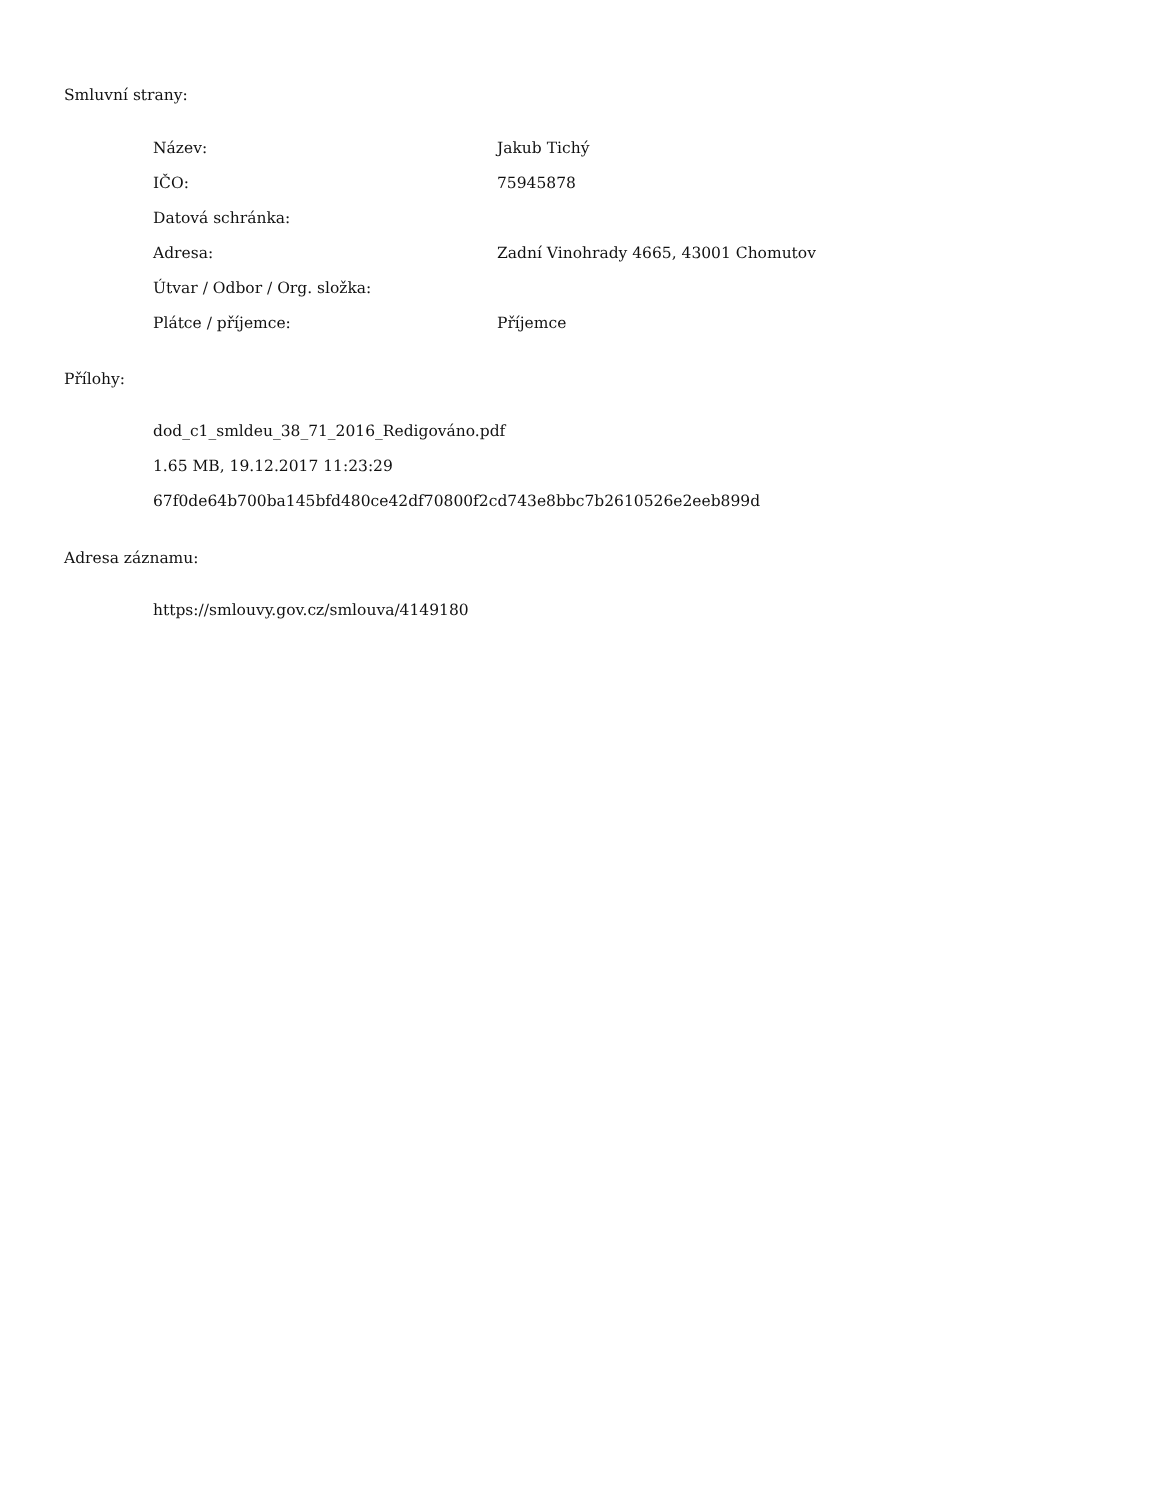Smluvní strany:
| Název: | Jakub Tichý |
| IČO: | 75945878 |
| Datová schránka: | |
| Adresa: | Zadní Vinohrady 4665, 43001 Chomutov |
| Útvar / Odbor / Org. složka: | |
| Plátce / příjemce: | Příjemce |
Přílohy:
dod_c1_smldeu_38_71_2016_Redigováno.pdf
1.65 MB, 19.12.2017 11:23:29
67f0de64b700ba145bfd480ce42df70800f2cd743e8bbc7b2610526e2eeb899d
Adresa záznamu:
https://smlouvy.gov.cz/smlouva/4149180